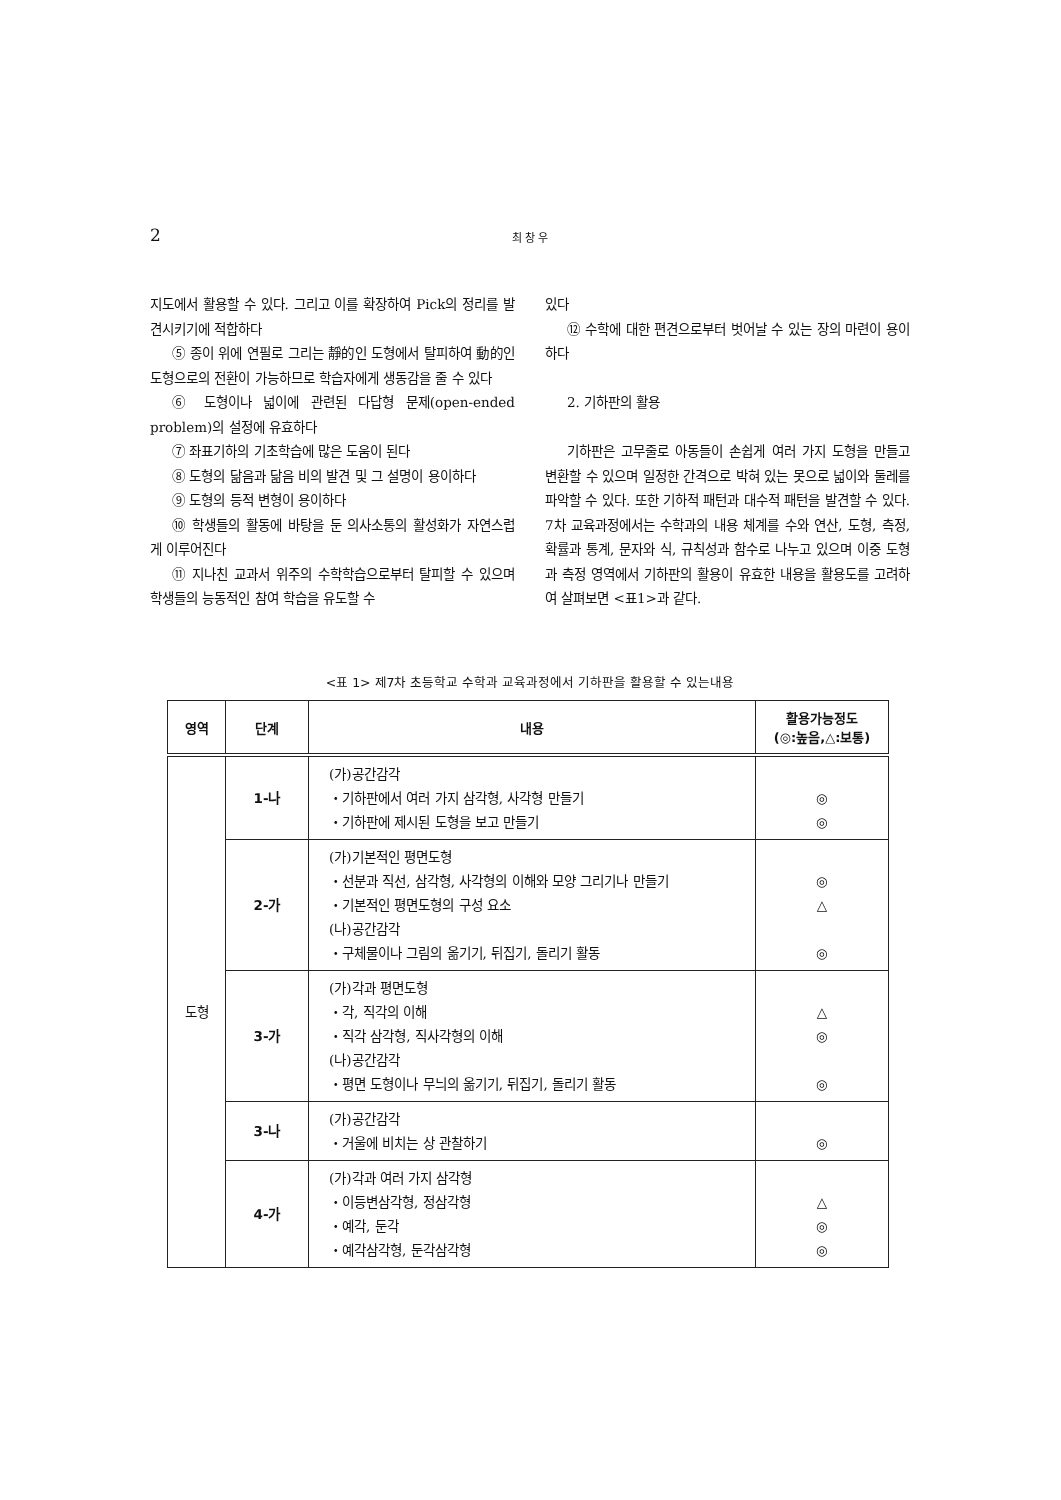2 최 창 우
지도에서 활용할 수 있다. 그리고 이를 확장하여 Pick의 정리를 발견시키기에 적합하다
⑤ 종이 위에 연필로 그리는 靜的인 도형에서 탈피하여 動的인 도형으로의 전환이 가능하므로 학습자에게 생동감을 줄 수 있다
⑥ 도형이나 넓이에 관련된 다답형 문제(open-ended problem)의 설정에 유효하다
⑦ 좌표기하의 기초학습에 많은 도움이 된다
⑧ 도형의 닮음과 닮음 비의 발견 및 그 설명이 용이하다
⑨ 도형의 등적 변형이 용이하다
⑩ 학생들의 활동에 바탕을 둔 의사소통의 활성화가 자연스럽게 이루어진다
⑪ 지나친 교과서 위주의 수학학습으로부터 탈피할 수 있으며 학생들의 능동적인 참여 학습을 유도할 수
있다
⑫ 수학에 대한 편견으로부터 벗어날 수 있는 장의 마련이 용이하다
2. 기하판의 활용
기하판은 고무줄로 아동들이 손쉽게 여러 가지 도형을 만들고 변환할 수 있으며 일정한 간격으로 박혀 있는 못으로 넓이와 둘레를 파악할 수 있다. 또한 기하적 패턴과 대수적 패턴을 발견할 수 있다. 7차 교육과정에서는 수학과의 내용 체계를 수와 연산, 도형, 측정, 확률과 통계, 문자와 식, 규칙성과 함수로 나누고 있으며 이중 도형과 측정 영역에서 기하판의 활용이 유효한 내용을 활용도를 고려하여 살펴보면 <표1>과 같다.
<표 1> 제7차 초등학교 수학과 교육과정에서 기하판을 활용할 수 있는내용
| 영역 | 단계 | 내용 | 활용가능정도 (◎:높음,△:보통) |
| --- | --- | --- | --- |
| 도형 | 1-나 | (가)공간감각 ・기하판에서 여러 가지 삼각형, 사각형 만들기 ・기하판에 제시된 도형을 보고 만들기 | ◎ ◎ |
| | 2-가 | (가)기본적인 평면도형 ・선분과 직선, 삼각형, 사각형의 이해와 모양 그리기나 만들기 ・기본적인 평면도형의 구성 요소 (나)공간감각 ・구체물이나 그림의 옮기기, 뒤집기, 돌리기 활동 | ◎ △ ◎ |
| | 3-가 | (가)각과 평면도형 ・각, 직각의 이해 ・직각 삼각형, 직사각형의 이해 (나)공간감각 ・평면 도형이나 무늬의 옮기기, 뒤집기, 돌리기 활동 | △ ◎ ◎ |
| | 3-나 | (가)공간감각 ・거울에 비치는 상 관찰하기 | ◎ |
| | 4-가 | (가)각과 여러 가지 삼각형 ・이등변삼각형, 정삼각형 ・예각, 둔각 ・예각삼각형, 둔각삼각형 | △ ◎ ◎ |